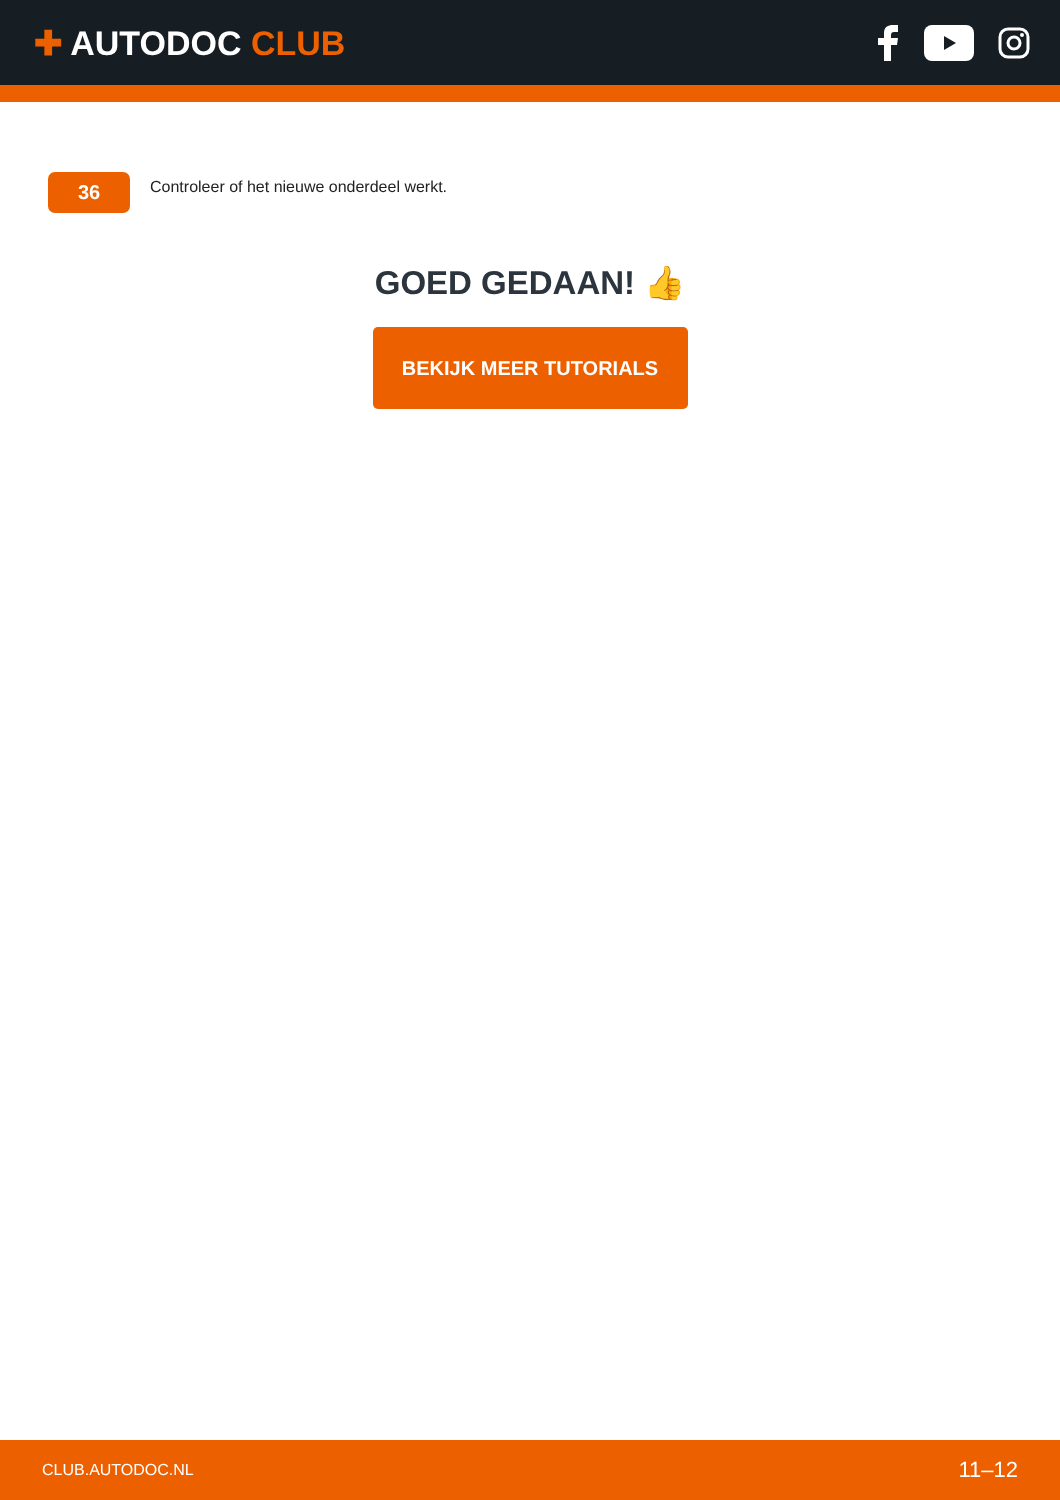✚ AUTODOC CLUB
36
Controleer of het nieuwe onderdeel werkt.
GOED GEDAAN! 👍
BEKIJK MEER TUTORIALS
CLUB.AUTODOC.NL 11–12